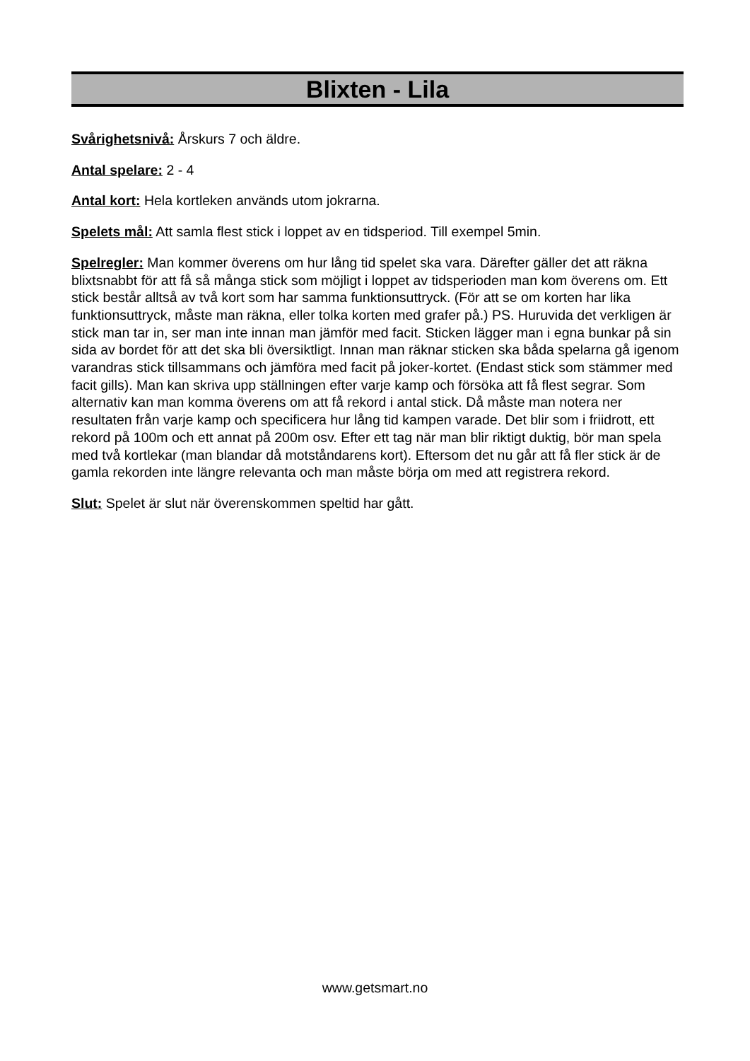Blixten - Lila
Svårighetsnivå: Årskurs 7 och äldre.
Antal spelare: 2 - 4
Antal kort: Hela kortleken används utom jokrarna.
Spelets mål: Att samla flest stick i loppet av en tidsperiod. Till exempel 5min.
Spelregler: Man kommer överens om hur lång tid spelet ska vara. Därefter gäller det att räkna blixtsnabbt för att få så många stick som möjligt i loppet av tidsperioden man kom överens om. Ett stick består alltså av två kort som har samma funktionsuttryck. (För att se om korten har lika funktionsuttryck, måste man räkna, eller tolka korten med grafer på.) PS. Huruvida det verkligen är stick man tar in, ser man inte innan man jämför med facit. Sticken lägger man i egna bunkar på sin sida av bordet för att det ska bli översiktligt. Innan man räknar sticken ska båda spelarna gå igenom varandras stick tillsammans och jämföra med facit på joker-kortet. (Endast stick som stämmer med facit gills). Man kan skriva upp ställningen efter varje kamp och försöka att få flest segrar. Som alternativ kan man komma överens om att få rekord i antal stick. Då måste man notera ner resultaten från varje kamp och specificera hur lång tid kampen varade. Det blir som i friidrott, ett rekord på 100m och ett annat på 200m osv. Efter ett tag när man blir riktigt duktig, bör man spela med två kortlekar (man blandar då motståndarens kort). Eftersom det nu går att få fler stick är de gamla rekorden inte längre relevanta och man måste börja om med att registrera rekord.
Slut: Spelet är slut när överenskommen speltid har gått.
www.getsmart.no